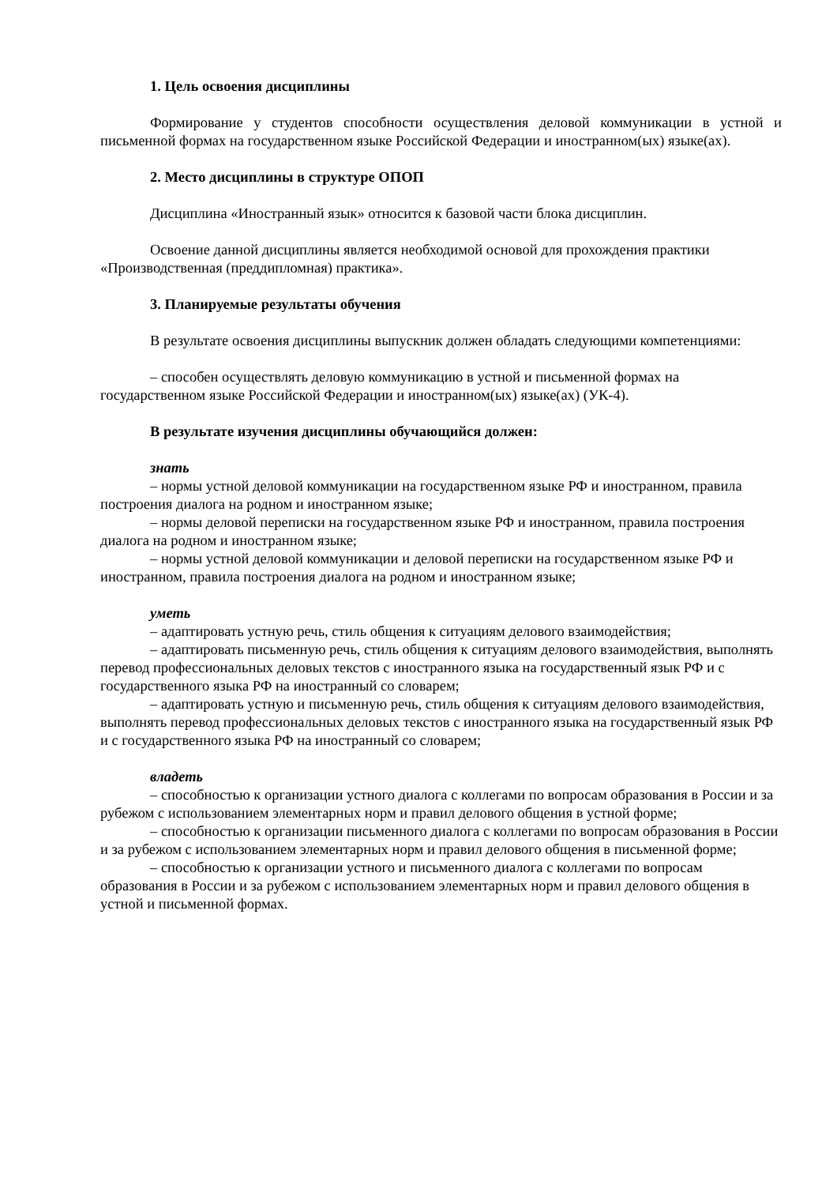1. Цель освоения дисциплины
Формирование у студентов способности осуществления деловой коммуникации в устной и письменной формах на государственном языке Российской Федерации и иностранном(ых) языке(ах).
2. Место дисциплины в структуре ОПОП
Дисциплина «Иностранный язык» относится к базовой части блока дисциплин.
Освоение данной дисциплины является необходимой основой для прохождения практики «Производственная (преддипломная) практика».
3. Планируемые результаты обучения
В результате освоения дисциплины выпускник должен обладать следующими компетенциями:
– способен осуществлять деловую коммуникацию в устной и письменной формах на государственном языке Российской Федерации и иностранном(ых) языке(ах) (УК-4).
В результате изучения дисциплины обучающийся должен:
знать
– нормы устной деловой коммуникации на государственном языке РФ и иностранном, правила построения диалога на родном и иностранном языке;
– нормы деловой переписки на государственном языке РФ и иностранном, правила построения диалога на родном и иностранном языке;
– нормы устной деловой коммуникации и деловой переписки на государственном языке РФ и иностранном, правила построения диалога на родном и иностранном языке;
уметь
– адаптировать устную речь, стиль общения к ситуациям делового взаимодействия;
– адаптировать письменную речь, стиль общения к ситуациям делового взаимодействия, выполнять перевод профессиональных деловых текстов с иностранного языка на государственный язык РФ и с государственного языка РФ на иностранный со словарем;
– адаптировать устную и письменную речь, стиль общения к ситуациям делового взаимодействия, выполнять перевод профессиональных деловых текстов с иностранного языка на государственный язык РФ и с государственного языка РФ на иностранный со словарем;
владеть
– способностью к организации устного диалога с коллегами по вопросам образования в России и за рубежом с использованием элементарных норм и правил делового общения в устной форме;
– способностью к организации письменного диалога с коллегами по вопросам образования в России и за рубежом с использованием элементарных норм и правил делового общения в письменной форме;
– способностью к организации устного и письменного диалога с коллегами по вопросам образования в России и за рубежом с использованием элементарных норм и правил делового общения в устной и письменной формах.